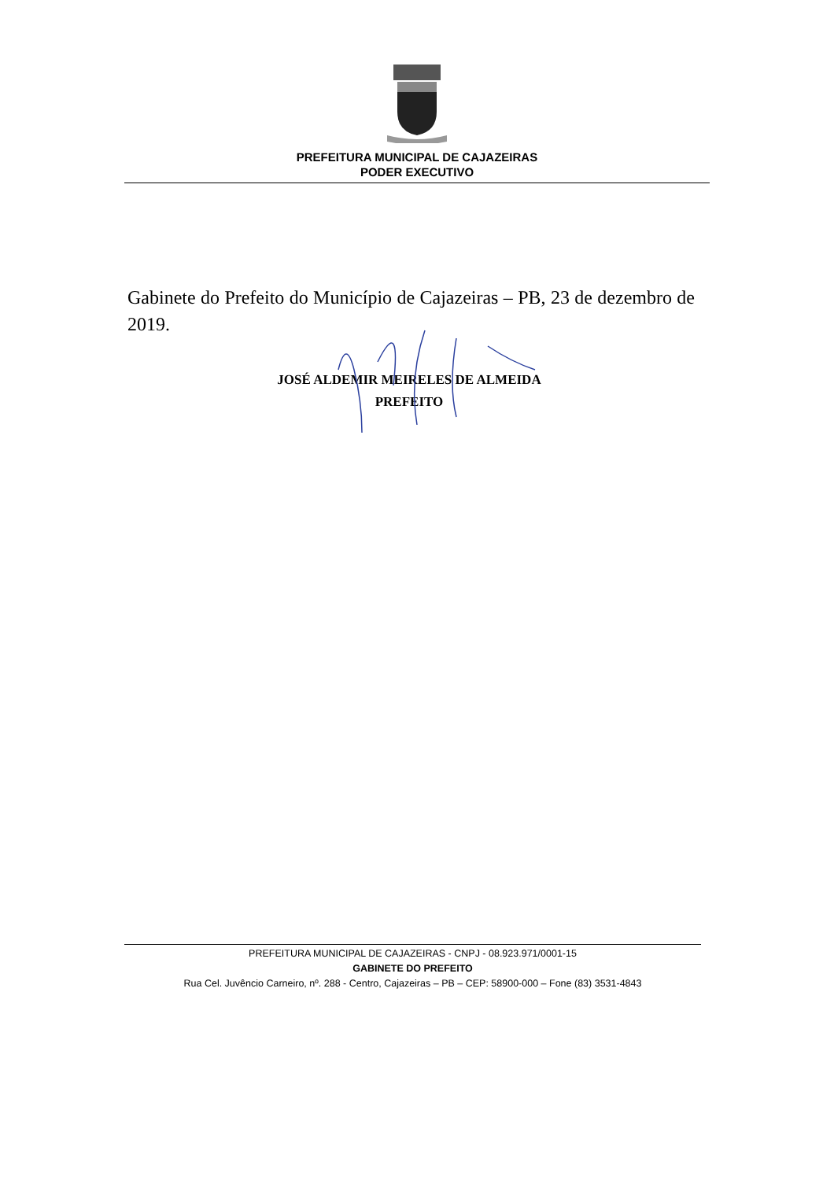PREFEITURA MUNICIPAL DE CAJAZEIRAS
PODER EXECUTIVO
Gabinete do Prefeito do Município de Cajazeiras – PB, 23 de dezembro de 2019.
JOSÉ ALDEMIR MEIRELES DE ALMEIDA
PREFEITO
PREFEITURA MUNICIPAL DE CAJAZEIRAS - CNPJ - 08.923.971/0001-15
GABINETE DO PREFEITO
Rua Cel. Juvêncio Carneiro, nº. 288 - Centro, Cajazeiras – PB – CEP: 58900-000 – Fone (83) 3531-4843